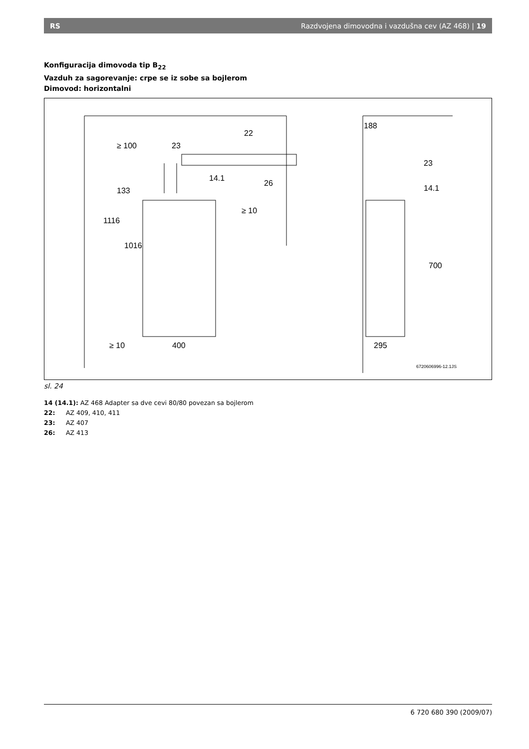RS Razdvojena dimovodna i vazdušna cev (AZ 468) | 19
Konfiguracija dimovoda tip B<sub>22</sub>
Vazduh za sagorevanje: crpe se iz sobe sa bojlerom
Dimovod: horizontalni
22
23
14.1
26
≥ 10
≥ 10
400
188
23
14.1
295
1016
1116
133
≥ 100
700
6720606996-12.1JS
sl. 24
14 (14.1): AZ 468 Adapter sa dve cevi 80/80 povezan sa bojlerom
22: AZ 409, 410, 411
23: AZ 407
26: AZ 413
6 720 680 390 (2009/07)